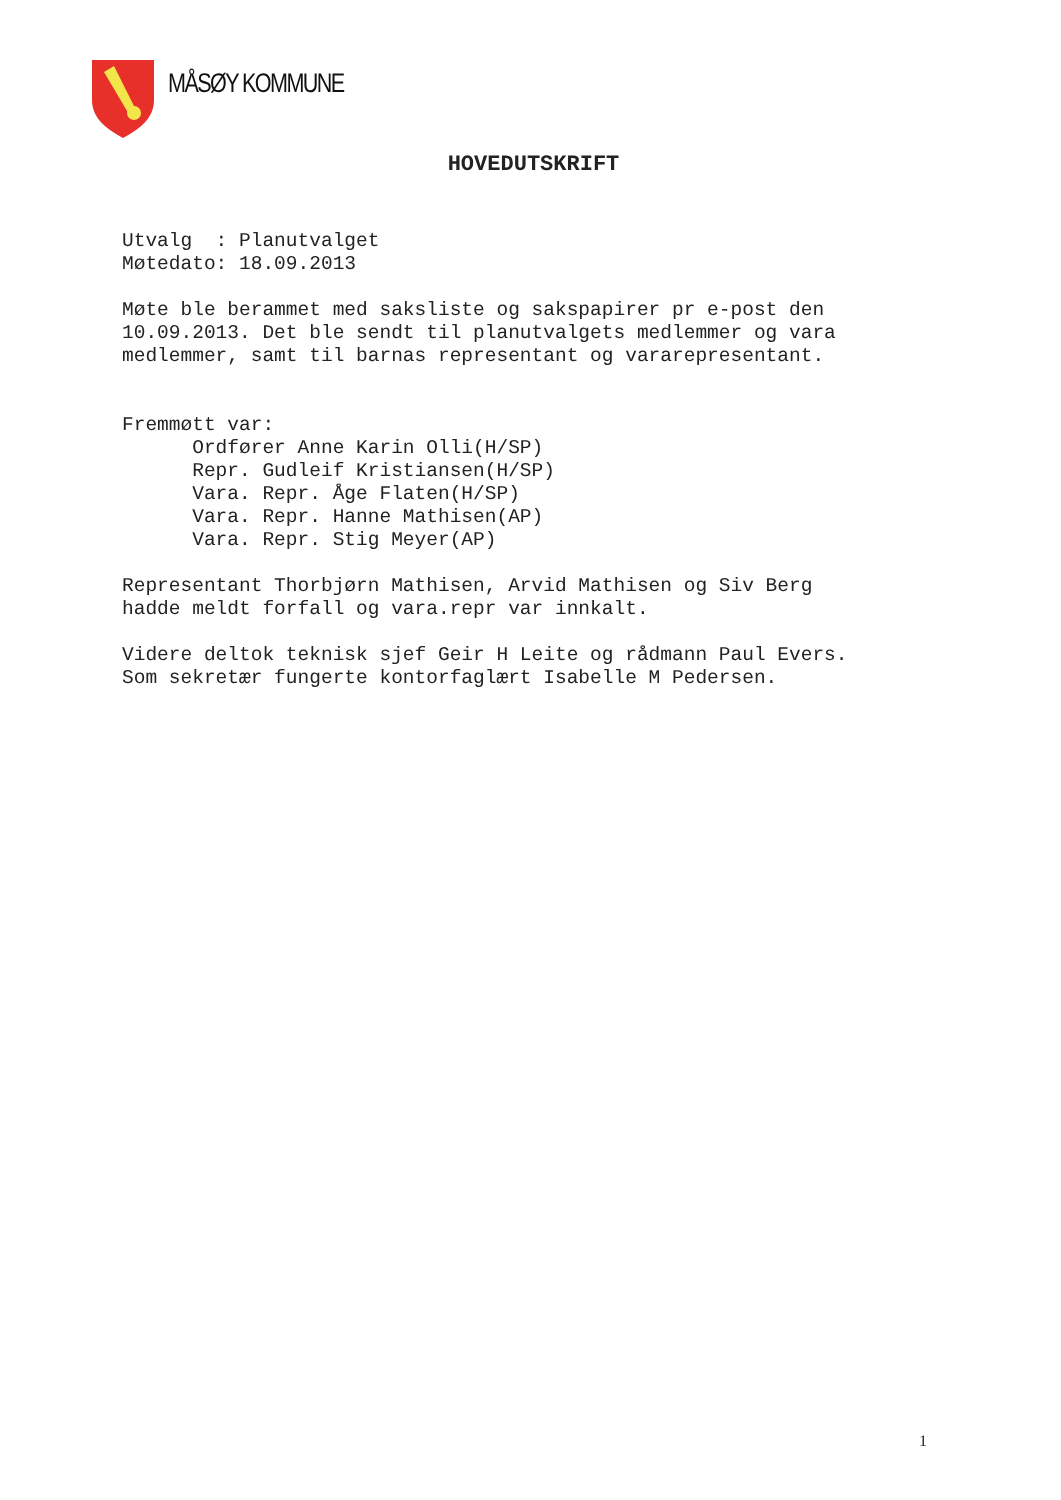MÅSØY KOMMUNE
HOVEDUTSKRIFT
Utvalg : Planutvalget Møtedato: 18.09.2013 Møte ble berammet med saksliste og sakspapirer pr e-post den 10.09.2013. Det ble sendt til planutvalgets medlemmer og vara medlemmer, samt til barnas representant og vararepresentant. Fremmøtt var: Ordfører Anne Karin Olli(H/SP) Repr. Gudleif Kristiansen(H/SP) Vara. Repr. Åge Flaten(H/SP) Vara. Repr. Hanne Mathisen(AP) Vara. Repr. Stig Meyer(AP) Representant Thorbjørn Mathisen, Arvid Mathisen og Siv Berg hadde meldt forfall og vara.repr var innkalt. Videre deltok teknisk sjef Geir H Leite og rådmann Paul Evers. Som sekretær fungerte kontorfaglært Isabelle M Pedersen.
1